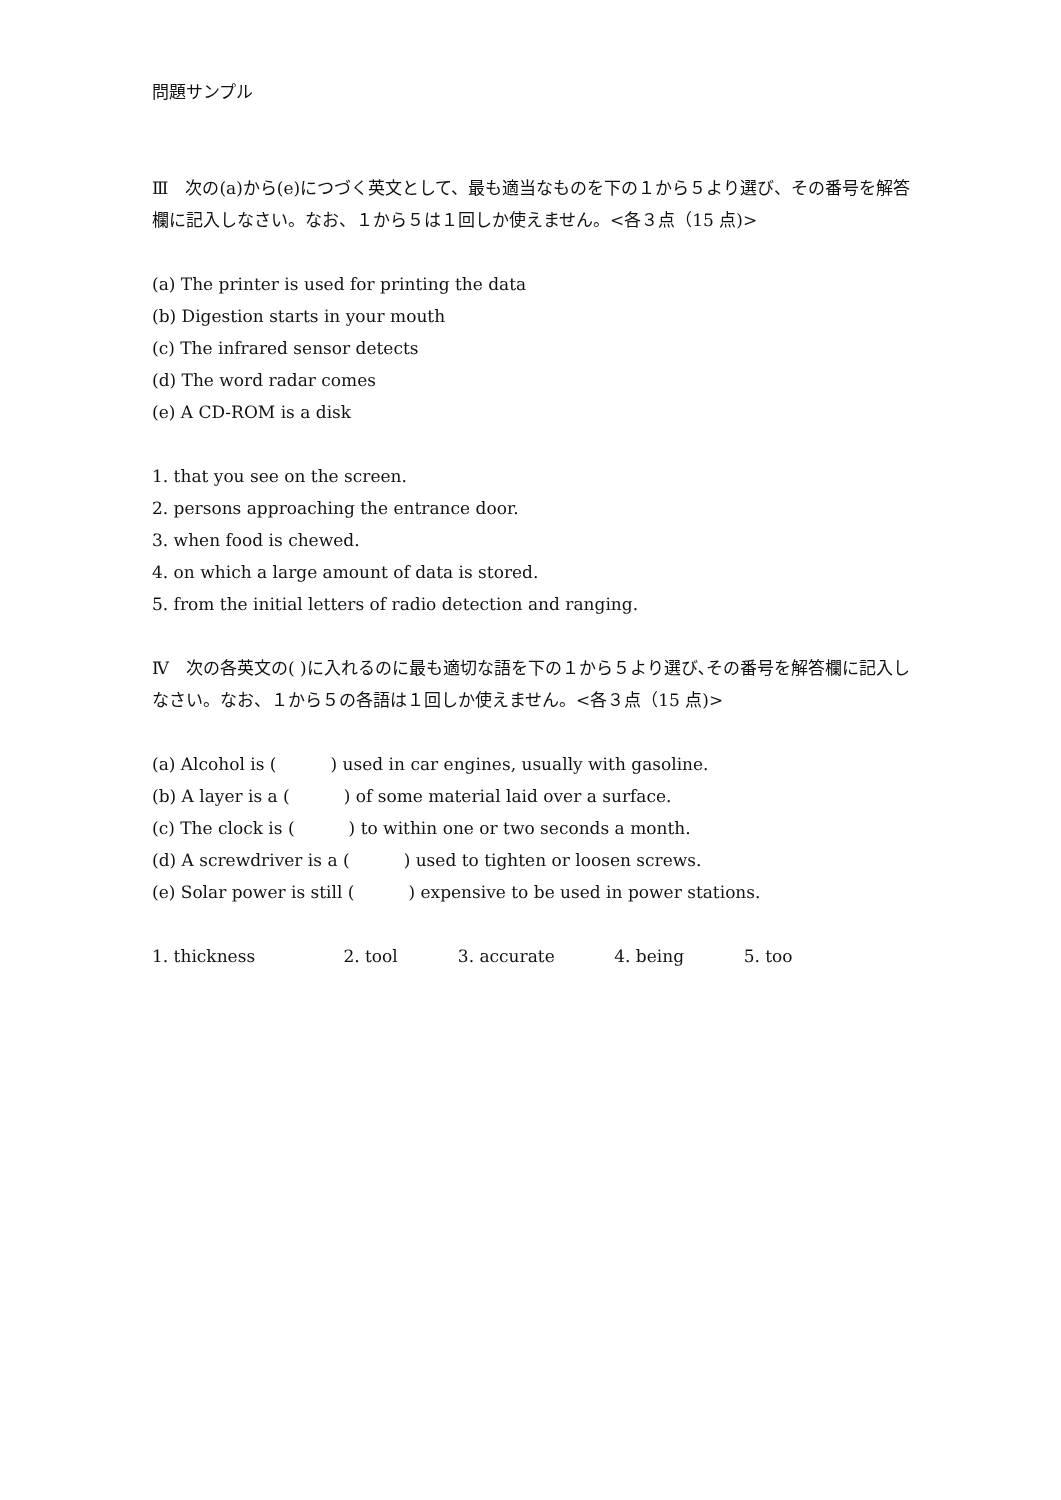問題サンプル
Ⅲ　次の(a)から(e)につづく英文として、最も適当なものを下の１から５より選び、その番号を解答欄に記入しなさい。なお、１から５は１回しか使えません。<各３点（15 点)>
(a) The printer is used for printing the data
(b) Digestion starts in your mouth
(c) The infrared sensor detects
(d) The word radar comes
(e) A CD-ROM is a disk
1. that you see on the screen.
2. persons approaching the entrance door.
3. when food is chewed.
4. on which a large amount of data is stored.
5. from the initial letters of radio detection and ranging.
Ⅳ　次の各英文の( )に入れるのに最も適切な語を下の１から５より選び､その番号を解答欄に記入しなさい。なお、１から５の各語は１回しか使えません。<各３点（15 点)>
(a) Alcohol is ( ) used in car engines, usually with gasoline.
(b) A layer is a ( ) of some material laid over a surface.
(c) The clock is ( ) to within one or two seconds a month.
(d) A screwdriver is a ( ) used to tighten or loosen screws.
(e) Solar power is still ( ) expensive to be used in power stations.
1. thickness 2. tool 3. accurate 4. being 5. too